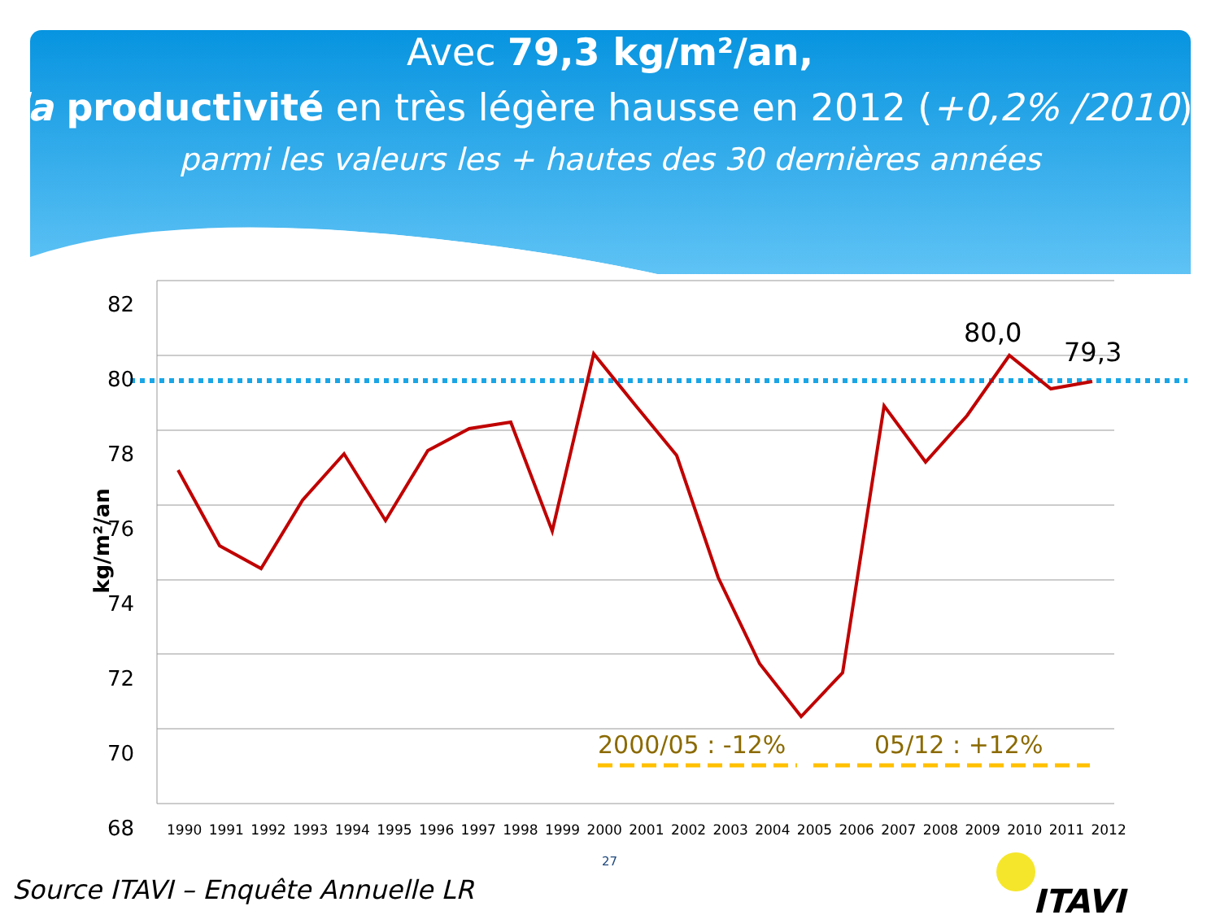Avec 79,3 kg/m²/an,
la productivité en très légère hausse en 2012 (+0,2% /2010),
parmi les valeurs les + hautes des 30 dernières années
82
80
78
76
74
72
70
68
kg/m²/an
80,0
79,3
2000/05 : -12% 05/12 : +12%
1990 1991 1992 1993 1994 1995 1996 1997 1998 1999 2000 2001 2002 2003 2004 2005 2006 2007 2008 2009 2010 2011 2012
27
Source ITAVI – Enquête Annuelle LR
ITAVI